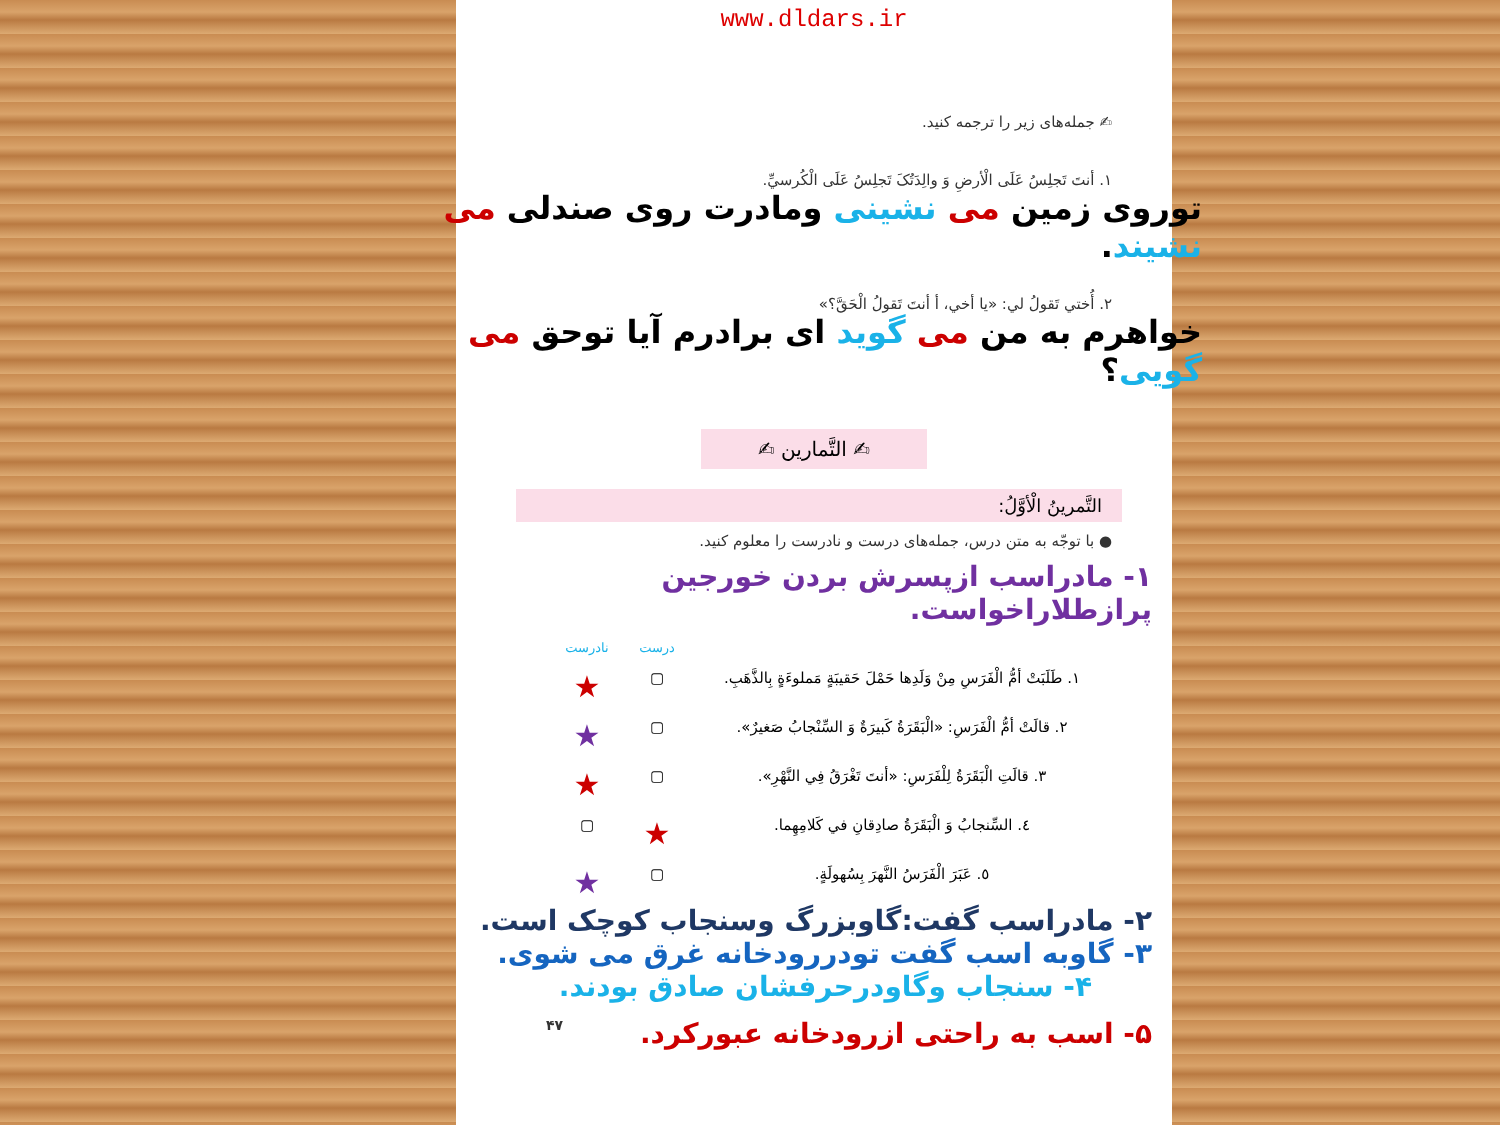www.dldars.ir
✍ جمله‌های زیر را ترجمه کنید.
١. أنتَ تَجلِسُ عَلَی الْأرضِ وَ والِدَتُکَ تَجلِسُ عَلَی الْکُرسيِّ.
توروی زمین می نشینی ومادرت روی صندلی می نشیند.
٢. أُختي تَقولُ لي: «یا أخي، أ أنتَ تَقولُ الْحَقَّ؟»
خواهرم به من می گوید ای برادرم آیا توحق می گویی؟
✍ التَّمارین ✍
التَّمرینُ الْأوَّلُ:
● با توجّه به متن درس، جمله‌های درست و نادرست را معلوم کنید.
١- مادراسب ازپسرش بردن خورجین پرازطلاراخواست.
درست نادرست
١. طَلَبَتْ أمُّ الْفَرَسِ مِنْ وَلَدِها حَمْلَ حَقیبَةٍ مَملوءَةٍ بِالذَّهَبِ. ▢ ★
٢. قالَتْ أمُّ الْفَرَسِ: «الْبَقَرَةُ کَبیرَةٌ وَ السِّنْجابُ صَغیرٌ». ▢ ★
٣. قالَتِ الْبَقَرَةُ لِلْفَرَسِ: «أنتَ تَغْرَقُ فِي النَّهْرِ». ▢ ★
٤. السِّنجابُ وَ الْبَقَرَةُ صادِقانِ في کَلامِهِما. ★ ▢
٥. عَبَرَ الْفَرَسُ النَّهرَ بِسُهولَةٍ. ▢ ★
٢- مادراسب گفت:گاوبزرگ وسنجاب کوچک است.
٣- گاوبه اسب گفت تودررودخانه غرق می شوی.
۴- سنجاب وگاودرحرفشان صادق بودند.
۴٧ ۵- اسب به راحتی ازرودخانه عبورکرد.